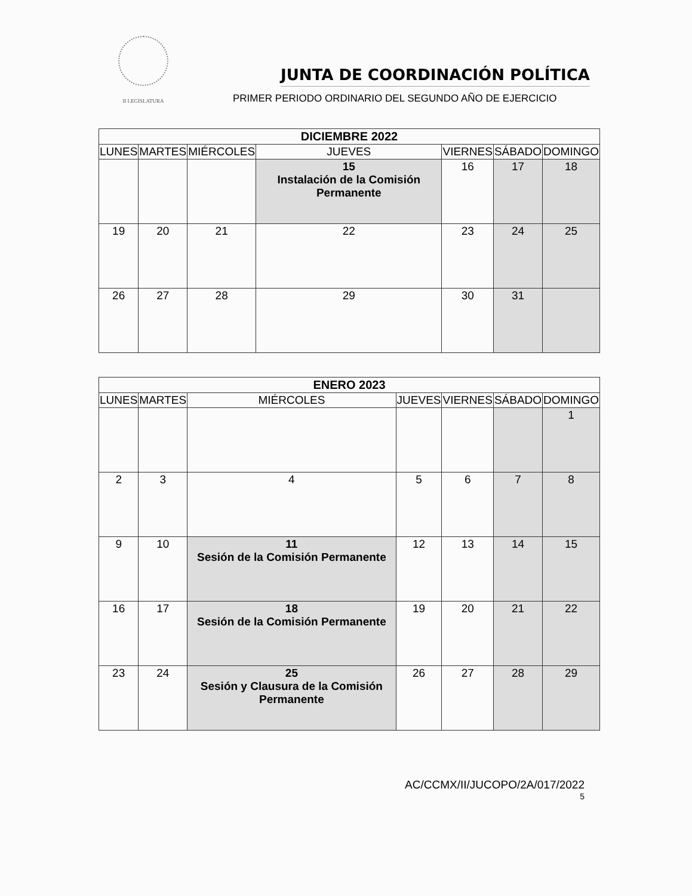II LEGISLATURA
JUNTA DE COORDINACIÓN POLÍTICA
PRIMER PERIODO ORDINARIO DEL SEGUNDO AÑO DE EJERCICIO
| DICIEMBRE 2022 | | | | | | |
| --- | --- | --- | --- | --- | --- | --- |
| LUNES | MARTES | MIÉRCOLES | JUEVES | VIERNES | SÁBADO | DOMINGO |
| | | | 15 Instalación de la Comisión Permanente | 16 | 17 | 18 |
| 19 | 20 | 21 | 22 | 23 | 24 | 25 |
| 26 | 27 | 28 | 29 | 30 | 31 | |
| ENERO 2023 | | | | | | |
| --- | --- | --- | --- | --- | --- | --- |
| LUNES | MARTES | MIÉRCOLES | JUEVES | VIERNES | SÁBADO | DOMINGO |
| | | | | | | 1 |
| 2 | 3 | 4 | 5 | 6 | 7 | 8 |
| 9 | 10 | 11 Sesión de la Comisión Permanente | 12 | 13 | 14 | 15 |
| 16 | 17 | 18 Sesión de la Comisión Permanente | 19 | 20 | 21 | 22 |
| 23 | 24 | 25 Sesión y Clausura de la Comisión Permanente | 26 | 27 | 28 | 29 |
AC/CCMX/II/JUCOPO/2A/017/2022
5